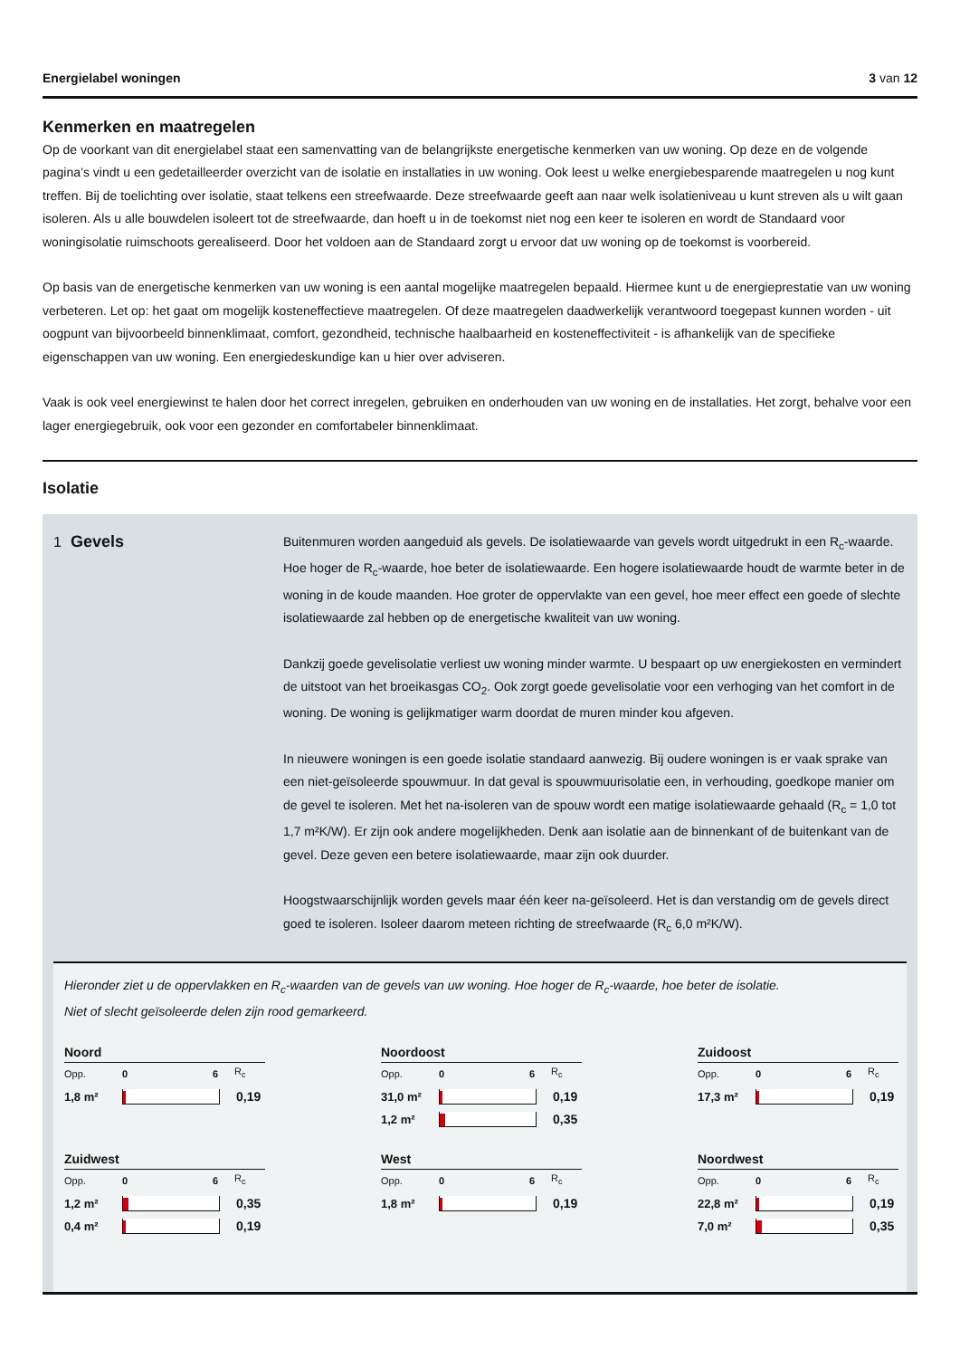Energielabel woningen 3 van 12
Kenmerken en maatregelen
Op de voorkant van dit energielabel staat een samenvatting van de belangrijkste energetische kenmerken van uw woning. Op deze en de volgende pagina’s vindt u een gedetailleerder overzicht van de isolatie en installaties in uw woning. Ook leest u welke energiebesparende maatregelen u nog kunt treffen. Bij de toelichting over isolatie, staat telkens een streefwaarde. Deze streefwaarde geeft aan naar welk isolatieniveau u kunt streven als u wilt gaan isoleren. Als u alle bouwdelen isoleert tot de streefwaarde, dan hoeft u in de toekomst niet nog een keer te isoleren en wordt de Standaard voor woningisolatie ruimschoots gerealiseerd. Door het voldoen aan de Standaard zorgt u ervoor dat uw woning op de toekomst is voorbereid.
Op basis van de energetische kenmerken van uw woning is een aantal mogelijke maatregelen bepaald. Hiermee kunt u de energieprestatie van uw woning verbeteren. Let op: het gaat om mogelijk kosteneffectieve maatregelen. Of deze maatregelen daadwerkelijk verantwoord toegepast kunnen worden - uit oogpunt van bijvoorbeeld binnenklimaat, comfort, gezondheid, technische haalbaarheid en kosteneffectiviteit - is afhankelijk van de specifieke eigenschappen van uw woning. Een energiedeskundige kan u hier over adviseren.
Vaak is ook veel energiewinst te halen door het correct inregelen, gebruiken en onderhouden van uw woning en de installaties. Het zorgt, behalve voor een lager energiegebruik, ook voor een gezonder en comfortabeler binnenklimaat.
Isolatie
1 Gevels
Buitenmuren worden aangeduid als gevels. De isolatiewaarde van gevels wordt uitgedrukt in een R<sub>c</sub>-waarde. Hoe hoger de R<sub>c</sub>-waarde, hoe beter de isolatiewaarde. Een hogere isolatiewaarde houdt de warmte beter in de woning in de koude maanden. Hoe groter de oppervlakte van een gevel, hoe meer effect een goede of slechte isolatiewaarde zal hebben op de energetische kwaliteit van uw woning.
Dankzij goede gevelisolatie verliest uw woning minder warmte. U bespaart op uw energiekosten en vermindert de uitstoot van het broeikasgas CO<sub>2</sub>. Ook zorgt goede gevelisolatie voor een verhoging van het comfort in de woning. De woning is gelijkmatiger warm doordat de muren minder kou afgeven.
In nieuwere woningen is een goede isolatie standaard aanwezig. Bij oudere woningen is er vaak sprake van een niet-geïsoleerde spouwmuur. In dat geval is spouwmuurisolatie een, in verhouding, goedkope manier om de gevel te isoleren. Met het na-isoleren van de spouw wordt een matige isolatiewaarde gehaald (R<sub>c</sub> = 1,0 tot 1,7 m²K/W). Er zijn ook andere mogelijkheden. Denk aan isolatie aan de binnenkant of de buitenkant van de gevel. Deze geven een betere isolatiewaarde, maar zijn ook duurder.
Hoogstwaarschijnlijk worden gevels maar één keer na-geïsoleerd. Het is dan verstandig om de gevels direct goed te isoleren. Isoleer daarom meteen richting de streefwaarde (R<sub>c</sub> 6,0 m²K/W).
Hieronder ziet u de oppervlakken en R<sub>c</sub>-waarden van de gevels van uw woning. Hoe hoger de R<sub>c</sub>-waarde, hoe beter de isolatie.
Niet of slecht geïsoleerde delen zijn rood gemarkeerd.
Noord
Opp. 0 6 R<sub>c</sub>
1,8 m² 0,19
Noordoost
Opp. 0 6 R<sub>c</sub>
31,0 m² 0,19
1,2 m² 0,35
Zuidoost
Opp. 0 6 R<sub>c</sub>
17,3 m² 0,19
Zuidwest
Opp. 0 6 R<sub>c</sub>
1,2 m² 0,35
0,4 m² 0,19
West
Opp. 0 6 R<sub>c</sub>
1,8 m² 0,19
Noordwest
Opp. 0 6 R<sub>c</sub>
22,8 m² 0,19
7,0 m² 0,35